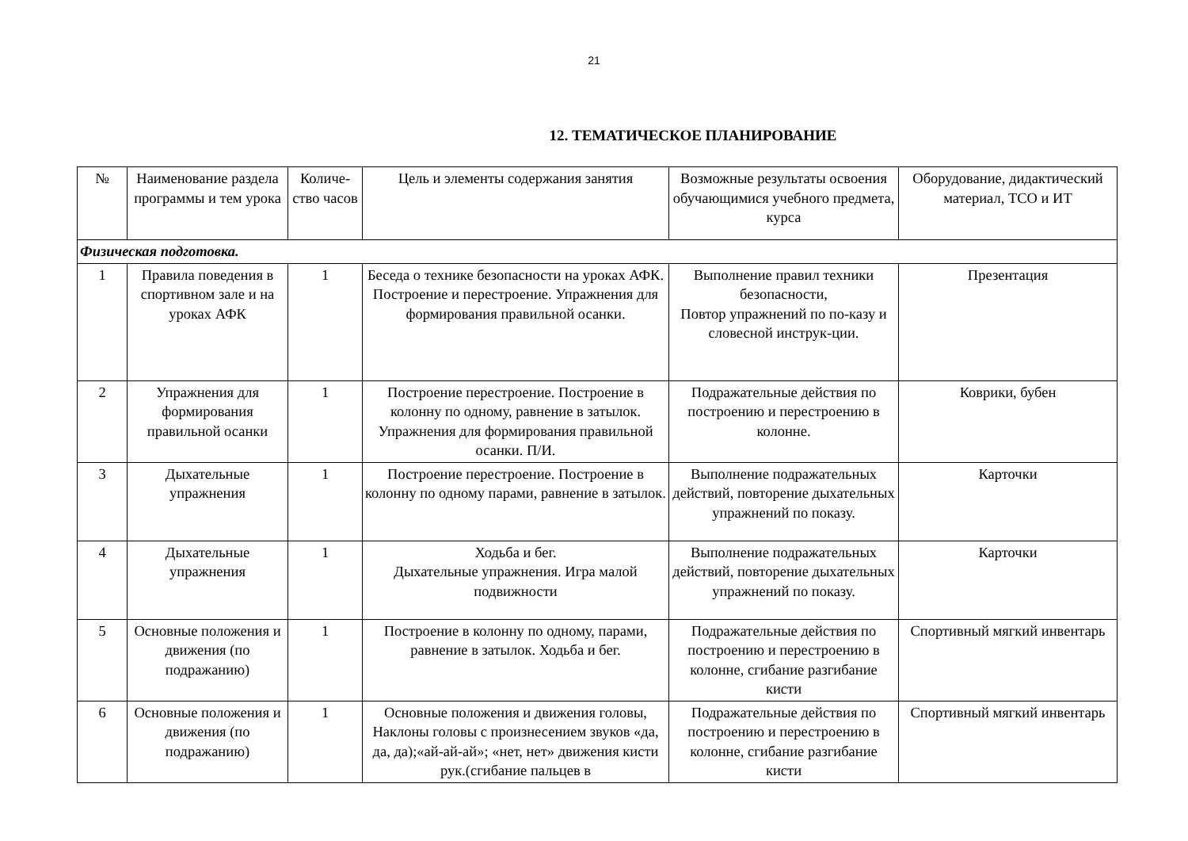21
12. ТЕМАТИЧЕСКОЕ ПЛАНИРОВАНИЕ
| № | Наименование раздела программы и тем урока | Количе-ство часов | Цель и элементы содержания занятия | Возможные результаты освоения обучающимися учебного предмета, курса | Оборудование, дидактический материал, ТСО и ИТ |
| --- | --- | --- | --- | --- | --- |
| Физическая подготовка. | | | | | |
| 1 | Правила поведения в спортивном зале и на уроках АФК | 1 | Беседа о технике безопасности на уроках АФК. Построение и перестроение. Упражнения для формирования правильной осанки. | Выполнение правил техники безопасности, Повтор упражнений по по-казу и словесной инструк-ции. | Презентация |
| 2 | Упражнения для формирования правильной осанки | 1 | Построение перестроение. Построение в колонну по одному, равнение в затылок. Упражнения для формирования правильной осанки. П/И. | Подражательные действия по построению и перестроению в колонне. | Коврики, бубен |
| 3 | Дыхательные упражнения | 1 | Построение перестроение. Построение в колонну по одному парами, равнение в затылок. | Выполнение подражательных действий, повторение дыхательных упражнений по показу. | Карточки |
| 4 | Дыхательные упражнения | 1 | Ходьба и бег. Дыхательные упражнения. Игра малой подвижности | Выполнение подражательных действий, повторение дыхательных упражнений по показу. | Карточки |
| 5 | Основные положения и движения (по подражанию) | 1 | Построение в колонну по одному, парами, равнение в затылок. Ходьба и бег. | Подражательные действия по построению и перестроению в колонне, сгибание разгибание кисти | Спортивный мягкий инвентарь |
| 6 | Основные положения и движения (по подражанию) | 1 | Основные положения и движения головы, Наклоны головы с произнесением звуков «да, да, да);«ай-ай-ай»; «нет, нет» движения кисти рук.(сгибание пальцев в | Подражательные действия по построению и перестроению в колонне, сгибание разгибание кисти | Спортивный мягкий инвентарь |